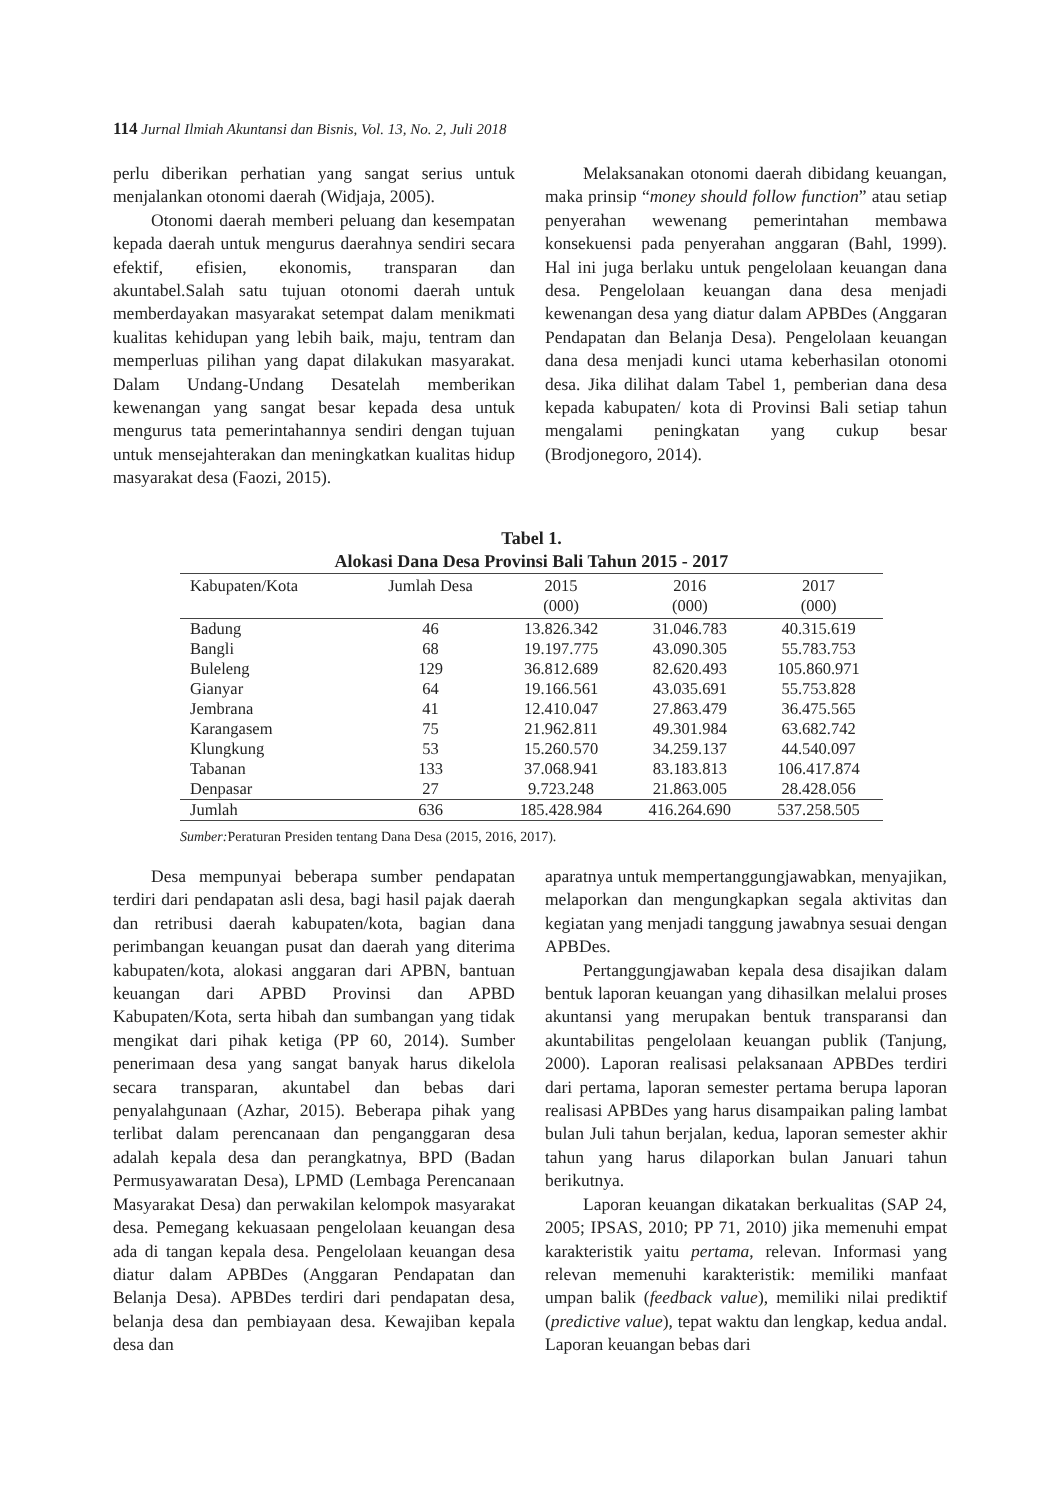114 Jurnal Ilmiah Akuntansi dan Bisnis, Vol. 13, No. 2, Juli 2018
perlu diberikan perhatian yang sangat serius untuk menjalankan otonomi daerah (Widjaja, 2005).
Otonomi daerah memberi peluang dan kesempatan kepada daerah untuk mengurus daerahnya sendiri secara efektif, efisien, ekonomis, transparan dan akuntabel.Salah satu tujuan otonomi daerah untuk memberdayakan masyarakat setempat dalam menikmati kualitas kehidupan yang lebih baik, maju, tentram dan memperluas pilihan yang dapat dilakukan masyarakat. Dalam Undang-Undang Desatelah memberikan kewenangan yang sangat besar kepada desa untuk mengurus tata pemerintahannya sendiri dengan tujuan untuk mensejahterakan dan meningkatkan kualitas hidup masyarakat desa (Faozi, 2015).
Melaksanakan otonomi daerah dibidang keuangan, maka prinsip “money should follow function” atau setiap penyerahan wewenang pemerintahan membawa konsekuensi pada penyerahan anggaran (Bahl, 1999). Hal ini juga berlaku untuk pengelolaan keuangan dana desa. Pengelolaan keuangan dana desa menjadi kewenangan desa yang diatur dalam APBDes (Anggaran Pendapatan dan Belanja Desa). Pengelolaan keuangan dana desa menjadi kunci utama keberhasilan otonomi desa. Jika dilihat dalam Tabel 1, pemberian dana desa kepada kabupaten/ kota di Provinsi Bali setiap tahun mengalami peningkatan yang cukup besar (Brodjonegoro, 2014).
Tabel 1.
Alokasi Dana Desa Provinsi Bali Tahun 2015 - 2017
| Kabupaten/Kota | Jumlah Desa | 2015 (000) | 2016 (000) | 2017 (000) |
| --- | --- | --- | --- | --- |
| Badung | 46 | 13.826.342 | 31.046.783 | 40.315.619 |
| Bangli | 68 | 19.197.775 | 43.090.305 | 55.783.753 |
| Buleleng | 129 | 36.812.689 | 82.620.493 | 105.860.971 |
| Gianyar | 64 | 19.166.561 | 43.035.691 | 55.753.828 |
| Jembrana | 41 | 12.410.047 | 27.863.479 | 36.475.565 |
| Karangasem | 75 | 21.962.811 | 49.301.984 | 63.682.742 |
| Klungkung | 53 | 15.260.570 | 34.259.137 | 44.540.097 |
| Tabanan | 133 | 37.068.941 | 83.183.813 | 106.417.874 |
| Denpasar | 27 | 9.723.248 | 21.863.005 | 28.428.056 |
| Jumlah | 636 | 185.428.984 | 416.264.690 | 537.258.505 |
Sumber: Peraturan Presiden tentang Dana Desa (2015, 2016, 2017).
Desa mempunyai beberapa sumber pendapatan terdiri dari pendapatan asli desa, bagi hasil pajak daerah dan retribusi daerah kabupaten/kota, bagian dana perimbangan keuangan pusat dan daerah yang diterima kabupaten/kota, alokasi anggaran dari APBN, bantuan keuangan dari APBD Provinsi dan APBD Kabupaten/Kota, serta hibah dan sumbangan yang tidak mengikat dari pihak ketiga (PP 60, 2014). Sumber penerimaan desa yang sangat banyak harus dikelola secara transparan, akuntabel dan bebas dari penyalahgunaan (Azhar, 2015). Beberapa pihak yang terlibat dalam perencanaan dan penganggaran desa adalah kepala desa dan perangkatnya, BPD (Badan Permusyawaratan Desa), LPMD (Lembaga Perencanaan Masyarakat Desa) dan perwakilan kelompok masyarakat desa. Pemegang kekuasaan pengelolaan keuangan desa ada di tangan kepala desa. Pengelolaan keuangan desa diatur dalam APBDes (Anggaran Pendapatan dan Belanja Desa). APBDes terdiri dari pendapatan desa, belanja desa dan pembiayaan desa. Kewajiban kepala desa dan
aparatnya untuk mempertanggungjawabkan, menyajikan, melaporkan dan mengungkapkan segala aktivitas dan kegiatan yang menjadi tanggung jawabnya sesuai dengan APBDes.
Pertanggungjawaban kepala desa disajikan dalam bentuk laporan keuangan yang dihasilkan melalui proses akuntansi yang merupakan bentuk transparansi dan akuntabilitas pengelolaan keuangan publik (Tanjung, 2000). Laporan realisasi pelaksanaan APBDes terdiri dari pertama, laporan semester pertama berupa laporan realisasi APBDes yang harus disampaikan paling lambat bulan Juli tahun berjalan, kedua, laporan semester akhir tahun yang harus dilaporkan bulan Januari tahun berikutnya.
Laporan keuangan dikatakan berkualitas (SAP 24, 2005; IPSAS, 2010; PP 71, 2010) jika memenuhi empat karakteristik yaitu pertama, relevan. Informasi yang relevan memenuhi karakteristik: memiliki manfaat umpan balik (feedback value), memiliki nilai prediktif (predictive value), tepat waktu dan lengkap, kedua andal. Laporan keuangan bebas dari